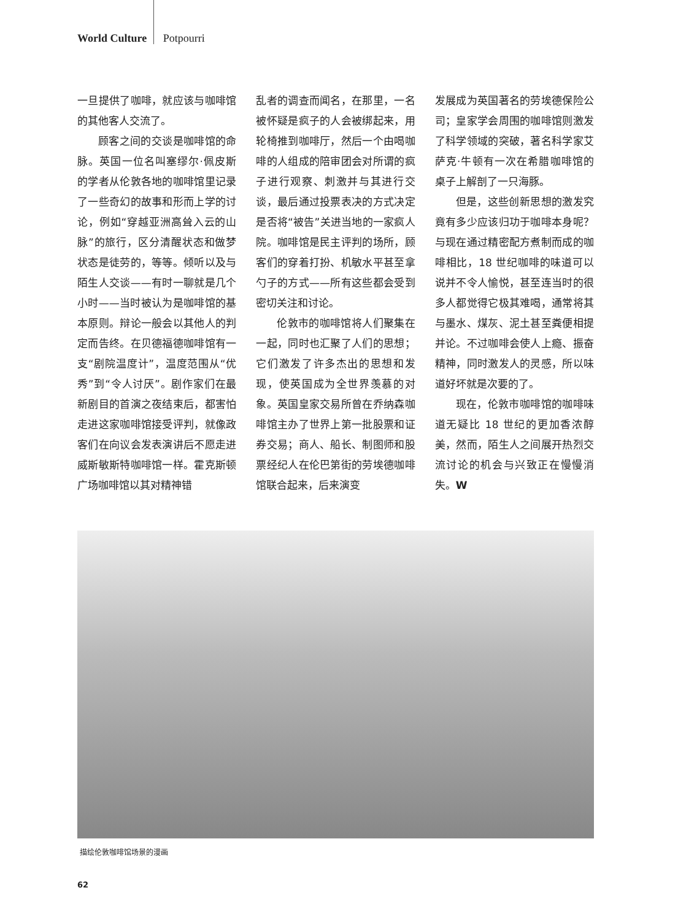World Culture Potpourri
一旦提供了咖啡，就应该与咖啡馆的其他客人交流了。
顾客之间的交谈是咖啡馆的命脉。英国一位名叫塞缪尔·佩皮斯的学者从伦敦各地的咖啡馆里记录了一些奇幻的故事和形而上学的讨论，例如“穿越亚洲高耸入云的山脉”的旅行，区分清醒状态和做梦状态是徒劳的，等等。倾听以及与陌生人交谈——有时一聊就是几个小时——当时被认为是咖啡馆的基本原则。辩论一般会以其他人的判定而告终。在贝德福德咖啡馆有一支“剧院温度计”，温度范围从“优秀”到“令人讨厌”。剧作家们在最新剧目的首演之夜结束后，都害怕走进这家咖啡馆接受评判，就像政客们在向议会发表演讲后不愿走进威斯敏斯特咖啡馆一样。霍克斯顿广场咖啡馆以其对精神错
乱者的调查而闻名，在那里，一名被怀疑是疯子的人会被绑起来，用轮椅推到咖啡厅，然后一个由喝咖啡的人组成的陪审团会对所谓的疯子进行观察、刺激并与其进行交谈，最后通过投票表决的方式决定是否将“被告”关进当地的一家疯人院。咖啡馆是民主评判的场所，顾客们的穿着打扮、机敏水平甚至拿勺子的方式——所有这些都会受到密切关注和讨论。
伦敦市的咖啡馆将人们聚集在一起，同时也汇聚了人们的思想；它们激发了许多杰出的思想和发现，使英国成为全世界羡慕的对象。英国皇家交易所曾在乔纳森咖啡馆主办了世界上第一批股票和证券交易；商人、船长、制图师和股票经纪人在伦巴第街的劳埃德咖啡馆联合起来，后来演变
发展成为英国著名的劳埃德保险公司；皇家学会周围的咖啡馆则激发了科学领域的突破，著名科学家艾萨克·牛顿有一次在希腊咖啡馆的桌子上解剖了一只海豚。
但是，这些创新思想的激发究竟有多少应该归功于咖啡本身呢？与现在通过精密配方煮制而成的咖啡相比，18 世纪咖啡的味道可以说并不令人愉悦，甚至连当时的很多人都觉得它极其难喝，通常将其与墨水、煤灰、泥土甚至粪便相提并论。不过咖啡会使人上瘾、振奋精神，同时激发人的灵感，所以味道好坏就是次要的了。
现在，伦敦市咖啡馆的咖啡味道无疑比 18 世纪的更加香浓醇美，然而，陌生人之间展开热烈交流讨论的机会与兴致正在慢慢消失。W
描绘伦敦咖啡馆场景的漫画
62